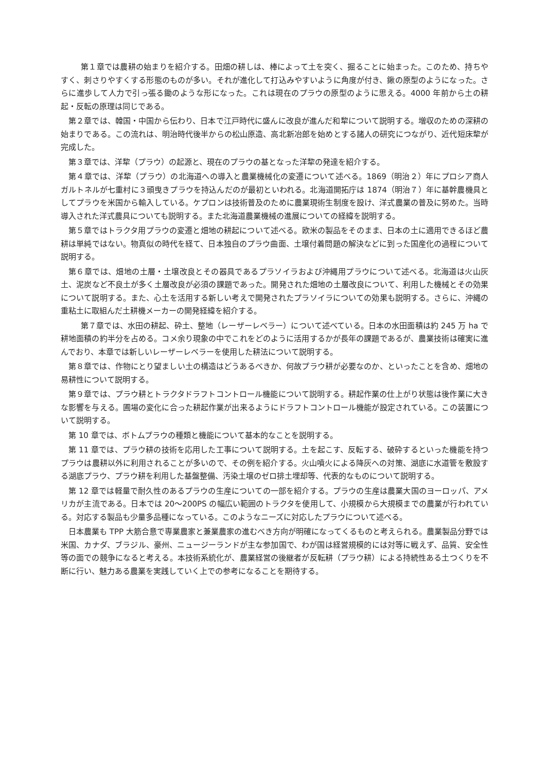第１章では農耕の始まりを紹介する。田畑の耕しは、棒によって土を突く、掘ることに始まった。このため、持ちやすく、刺さりやすくする形態のものが多い。それが進化して打込みやすいように角度が付き、鍬の原型のようになった。さらに進歩して人力で引っ張る鋤のような形になった。これは現在のプラウの原型のように思える。4000 年前から土の耕起・反転の原理は同じである。
第２章では、韓国・中国から伝わり、日本で江戸時代に盛んに改良が進んだ和犂について説明する。増収のための深耕の始まりである。この流れは、明治時代後半からの松山原造、高北新冶郎を始めとする諸人の研究につながり、近代短床犂が完成した。
第３章では、洋犂（プラウ）の起源と、現在のプラウの基となった洋犂の発達を紹介する。
第４章では、洋犂（プラウ）の北海道への導入と農業機械化の変遷について述べる。1869（明治２）年にプロシア商人ガルトネルが七重村に３頭曳きプラウを持込んだのが最初といわれる。北海道開拓庁は 1874（明治７）年に基幹農機具としてプラウを米国から輸入している。ケプロンは技術普及のために農業現術生制度を設け、洋式農業の普及に努めた。当時導入された洋式農具についても説明する。また北海道農業機械の進展についての経緯を説明する。
第５章ではトラクタ用プラウの変遷と畑地の耕起について述べる。欧米の製品をそのまま、日本の土に適用できるほど農耕は単純ではない。物真似の時代を経て、日本独自のプラウ曲面、土壌付着問題の解決などに到った国産化の過程について説明する。
第６章では、畑地の土層・土壌改良とその器具であるプラソイラおよび沖縄用プラウについて述べる。北海道は火山灰土、泥炭など不良土が多く土層改良が必須の課題であった。開発された畑地の土層改良について、利用した機械とその効果について説明する。また、心土を活用する新しい考えで開発されたプラソイラについての効果も説明する。さらに、沖縄の重粘土に取組んだ土耕機メーカーの開発経緯を紹介する。
第７章では、水田の耕起、砕土、整地（レーザーレベラー）について述べている。日本の水田面積は約 245 万 ha で耕地面積の約半分を占める。コメ余り現象の中でこれをどのように活用するかが長年の課題であるが、農業技術は確実に進んでおり、本章では新しいレーザーレベラーを使用した耕法について説明する。
第８章では、作物にとり望ましい土の構造はどうあるべきか、何故プラウ耕が必要なのか、といったことを含め、畑地の易耕性について説明する。
第９章では、プラウ耕とトラクタドラフトコントロール機能について説明する。耕起作業の仕上がり状態は後作業に大きな影響を与える。圃場の変化に合った耕起作業が出来るようにドラフトコントロール機能が設定されている。この装置について説明する。
第 10 章では、ボトムプラウの種類と機能について基本的なことを説明する。
第 11 章では、プラウ耕の技術を応用した工事について説明する。土を起こす、反転する、破砕するといった機能を持つプラウは農耕以外に利用されることが多いので、その例を紹介する。火山噴火による降灰への対策、湖底に水道管を敷設する湖底プラウ、プラウ耕を利用した基盤整備、汚染土壌のゼロ排土埋却等、代表的なものについて説明する。
第 12 章では軽量で耐久性のあるプラウの生産についての一部を紹介する。プラウの生産は農業大国のヨーロッパ、アメリカが主流である。日本では 20〜200PS の幅広い範囲のトラクタを使用して、小規模から大規模までの農業が行われている。対応する製品も少量多品種になっている。このようなニーズに対応したプラウについて述べる。
日本農業も TPP 大筋合意で専業農家と兼業農家の進むべき方向が明確になってくるものと考えられる。農業製品分野では米国、カナダ、ブラジル、豪州、ニュージーランドが主な参加国で、わが国は経営規模的には対等に戦えず、品質、安全性等の面での競争になると考える。本技術系統化が、農業経営の後継者が反転耕（プラウ耕）による持続性ある土つくりを不断に行い、魅力ある農業を実践していく上での参考になることを期待する。